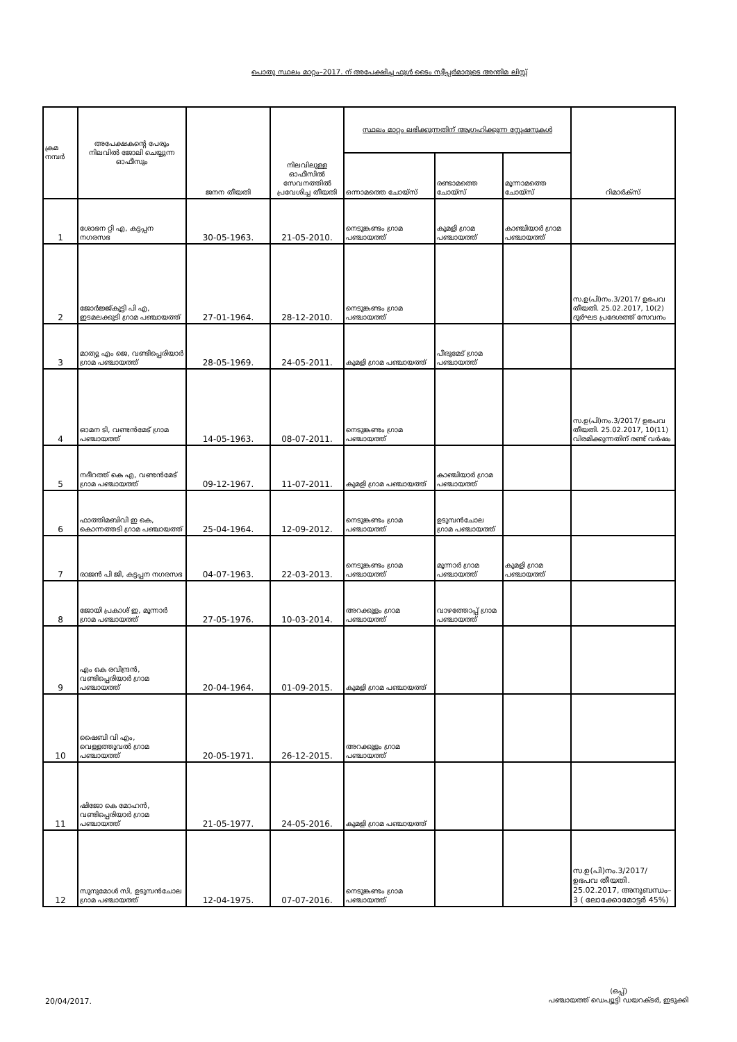പൊതു സ്ഥലം മാറ്റം–2017. ന് അപേക്ഷിച്ച ഫുൾ ടൈം സ്വീപ്പർമാരുടെ അന്തിമ ലിസ്റ്റ്
| ക്രമ നമ്പർ | അപേക്ഷകന്റെ പേരും നിലവിൽ ജോലി ചെയ്യുന്ന ഓഫീസും | ജനന തീയതി | നിലവിലുള്ള ഓഫീസിൽ സേവനത്തിൽ പ്രവേശിച്ച തീയതി | സ്ഥലം മാറ്റം ലഭിക്കുന്നതിന് ആഗ്രഹിക്കുന്ന സ്റ്റേഷനുകൾ | | | റിമാർക്സ് |
| --- | --- | --- | --- | --- | --- | --- | --- |
| | | | | ഒന്നാമത്തെ ചോയ്സ് | രണ്ടാമത്തെ ചോയ്സ് | മൂന്നാമത്തെ ചോയ്സ് | |
| 1 | ശോഭന റ്റി എ, കട്ടപ്പന നഗരസഭ | 30-05-1963. | 21-05-2010. | നെടുങ്കണ്ടം ഗ്രാമ പഞ്ചായത്ത് | കുമളി ഗ്രാമ പഞ്ചായത്ത് | കാഞ്ചിയാർ ഗ്രാമ പഞ്ചായത്ത് | |
| 2 | ജോർജ്ജ്കുട്ടി പി എ, ഇടമലക്കുടി ഗ്രാമ പഞ്ചായത്ത് | 27-01-1964. | 28-12-2010. | നെടുങ്കണ്ടം ഗ്രാമ പഞ്ചായത്ത് | | | സ.ഉ(പി)നം.3/2017/ ഉഭപവ തീയതി. 25.02.2017, 10(2) ദുർഘട പ്രദേശത്ത് സേവനം |
| 3 | മാത്യു എം ജെ, വണ്ടിപ്പെരിയാർ ഗ്രാമ പഞ്ചായത്ത് | 28-05-1969. | 24-05-2011. | കുമളി ഗ്രാമ പഞ്ചായത്ത് | പീരുമേട് ഗ്രാമ പഞ്ചായത്ത് | | |
| 4 | ഓമന ടി, വണ്ടൻമേട് ഗ്രാമ പഞ്ചായത്ത് | 14-05-1963. | 08-07-2011. | നെടുങ്കണ്ടം ഗ്രാമ പഞ്ചായത്ത് | | | സ.ഉ(പി)നം.3/2017/ ഉഭപവ തീയതി. 25.02.2017, 10(11) വിരമിക്കുന്നതിന് രണ്ട് വർഷം |
| 5 | നദീറത്ത് കെ എ, വണ്ടൻമേട് ഗ്രാമ പഞ്ചായത്ത് | 09-12-1967. | 11-07-2011. | കുമളി ഗ്രാമ പഞ്ചായത്ത് | കാഞ്ചിയാർ ഗ്രാമ പഞ്ചായത്ത് | | |
| 6 | ഫാത്തിമബിവി ഇ കെ, കൊന്നത്തടി ഗ്രാമ പഞ്ചായത്ത് | 25-04-1964. | 12-09-2012. | നെടുങ്കണ്ടം ഗ്രാമ പഞ്ചായത്ത് | ഉടുമ്പൻചോല ഗ്രാമ പഞ്ചായത്ത് | | |
| 7 | രാജൻ പി ജി, കട്ടപ്പന നഗരസഭ | 04-07-1963. | 22-03-2013. | നെടുങ്കണ്ടം ഗ്രാമ പഞ്ചായത്ത് | മൂന്നാർ ഗ്രാമ പഞ്ചായത്ത് | കുമളി ഗ്രാമ പഞ്ചായത്ത് | |
| 8 | ജോയി പ്രകാശ് ഇ, മൂന്നാർ ഗ്രാമ പഞ്ചായത്ത് | 27-05-1976. | 10-03-2014. | അറക്കുളം ഗ്രാമ പഞ്ചായത്ത് | വാഴത്തോപ്പ് ഗ്രാമ പഞ്ചായത്ത് | | |
| 9 | എം കെ രവിന്ദ്രൻ, വണ്ടിപ്പെരിയാർ ഗ്രാമ പഞ്ചായത്ത് | 20-04-1964. | 01-09-2015. | കുമളി ഗ്രാമ പഞ്ചായത്ത് | | | |
| 10 | ഷൈബി വി എം, വെള്ളത്തൂവൽ ഗ്രാമ പഞ്ചായത്ത് | 20-05-1971. | 26-12-2015. | അറക്കുളം ഗ്രാമ പഞ്ചായത്ത് | | | |
| 11 | ഷിജോ കെ മോഹൻ, വണ്ടിപ്പെരിയാർ ഗ്രാമ പഞ്ചായത്ത് | 21-05-1977. | 24-05-2016. | കുമളി ഗ്രാമ പഞ്ചായത്ത് | | | |
| 12 | സുനുമോൾ സി, ഉടുമ്പൻചോല ഗ്രാമ പഞ്ചായത്ത് | 12-04-1975. | 07-07-2016. | നെടുങ്കണ്ടം ഗ്രാമ പഞ്ചായത്ത് | | | സ.ഉ(പി)നം.3/2017/ ഉഭപവ തീയതി. 25.02.2017, അനുബന്ധം– 3 ( ലോക്കോമോട്ടർ 45%) |
20/04/2017.
(ഒപ്പ്)
പഞ്ചായത്ത് ഡെപ്യൂട്ടി ഡയറക്ടർ, ഇടുക്കി